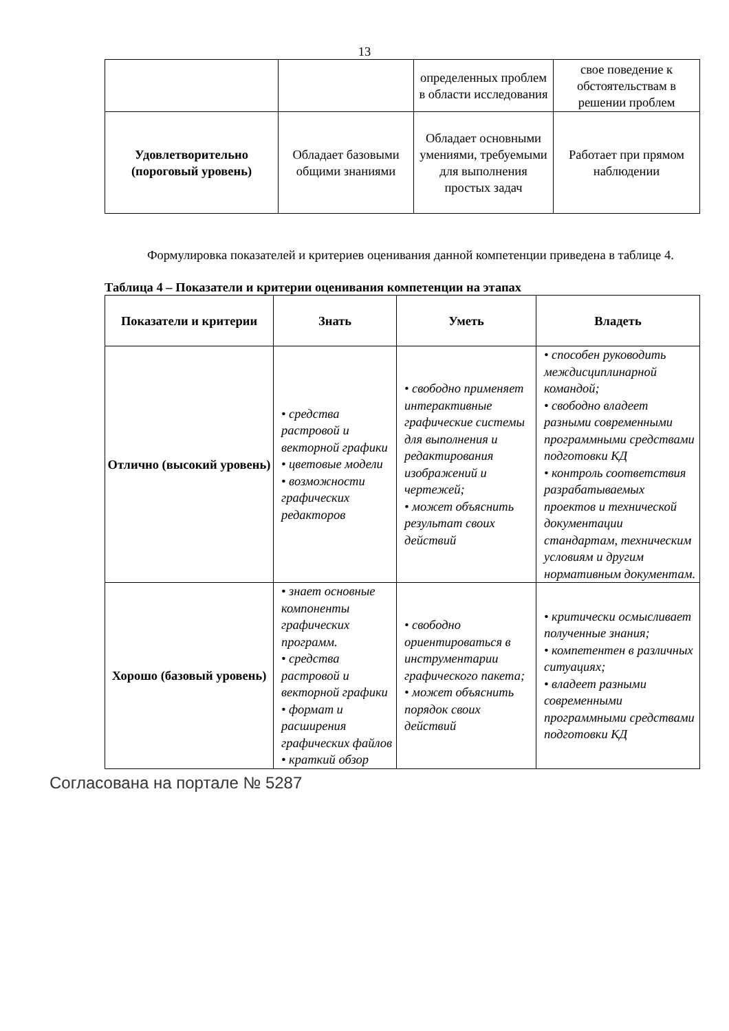13
| | | определенных проблем в области исследования | свое поведение к обстоятельствам в решении проблем |
| Удовлетворительно (пороговый уровень) | Обладает базовыми общими знаниями | Обладает основными умениями, требуемыми для выполнения простых задач | Работает при прямом наблюдении |
Формулировка показателей и критериев оценивания данной компетенции приведена в таблице 4.
Таблица 4 – Показатели и критерии оценивания компетенции на этапах
| Показатели и критерии | Знать | Уметь | Владеть |
| --- | --- | --- | --- |
| Отлично (высокий уровень) | • средства растровой и векторной графики • цветовые модели • возможности графических редакторов | • свободно применяет интерактивные графические системы для выполнения и редактирования изображений и чертежей; • может объяснить результат своих действий | • способен руководить междисциплинарной командой; • свободно владеет разными современными программными средствами подготовки КД • контроль соответствия разрабатываемых проектов и технической документации стандартам, техническим условиям и другим нормативным документам. |
| Хорошо (базовый уровень) | • знает основные компоненты графических программ. • средства растровой и векторной графики • формат и расширения графических файлов • краткий обзор | • свободно ориентироваться в инструментарии графического пакета; • может объяснить порядок своих действий | • критически осмысливает полученные знания; • компетентен в различных ситуациях; • владеет разными современными программными средствами подготовки КД |
Согласована на портале № 5287